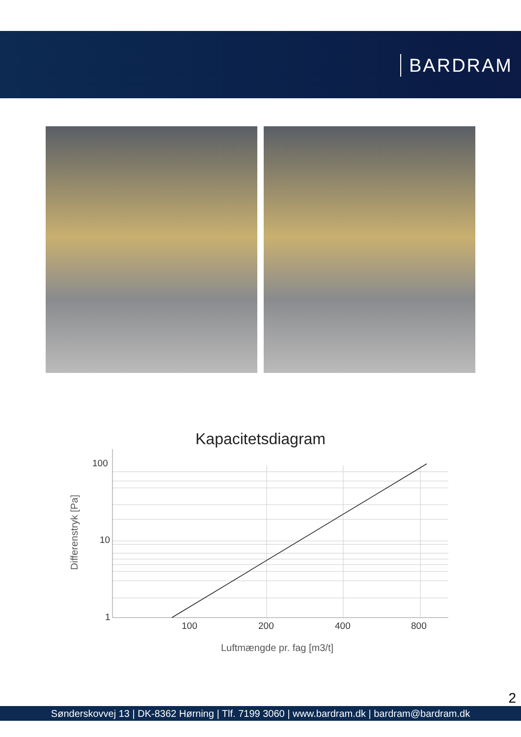BARDRAM
Kapacitetsdiagram
Differenstryk [Pa]
100
10
1
100 200 400 800
Luftmængde pr. fag [m3/t]
2
Sønderskovvej 13 | DK-8362 Hørning | Tlf. 7199 3060 | www.bardram.dk | bardram@bardram.dk